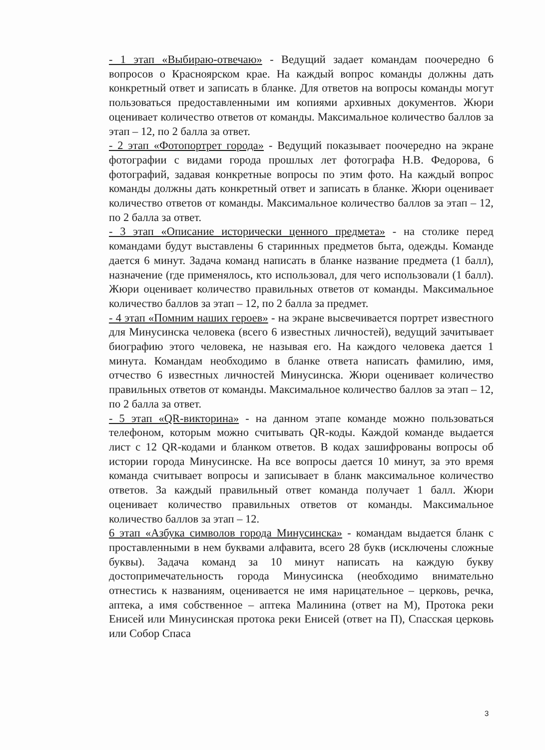- 1 этап «Выбираю-отвечаю» - Ведущий задает командам поочередно 6 вопросов о Красноярском крае. На каждый вопрос команды должны дать конкретный ответ и записать в бланке. Для ответов на вопросы команды могут пользоваться предоставленными им копиями архивных документов. Жюри оценивает количество ответов от команды. Максимальное количество баллов за этап – 12, по 2 балла за ответ.
- 2 этап «Фотопортрет города» - Ведущий показывает поочередно на экране фотографии с видами города прошлых лет фотографа Н.В. Федорова, 6 фотографий, задавая конкретные вопросы по этим фото. На каждый вопрос команды должны дать конкретный ответ и записать в бланке. Жюри оценивает количество ответов от команды. Максимальное количество баллов за этап – 12, по 2 балла за ответ.
- 3 этап «Описание исторически ценного предмета» - на столике перед командами будут выставлены 6 старинных предметов быта, одежды. Команде дается 6 минут. Задача команд написать в бланке название предмета (1 балл), назначение (где применялось, кто использовал, для чего использовали (1 балл). Жюри оценивает количество правильных ответов от команды. Максимальное количество баллов за этап – 12, по 2 балла за предмет.
- 4 этап «Помним наших героев» - на экране высвечивается портрет известного для Минусинска человека (всего 6 известных личностей), ведущий зачитывает биографию этого человека, не называя его. На каждого человека дается 1 минута. Командам необходимо в бланке ответа написать фамилию, имя, отчество 6 известных личностей Минусинска. Жюри оценивает количество правильных ответов от команды. Максимальное количество баллов за этап – 12, по 2 балла за ответ.
- 5 этап «QR-викторина» - на данном этапе команде можно пользоваться телефоном, которым можно считывать QR-коды. Каждой команде выдается лист с 12 QR-кодами и бланком ответов. В кодах зашифрованы вопросы об истории города Минусинске. На все вопросы дается 10 минут, за это время команда считывает вопросы и записывает в бланк максимальное количество ответов. За каждый правильный ответ команда получает 1 балл. Жюри оценивает количество правильных ответов от команды. Максимальное количество баллов за этап – 12.
6 этап «Азбука символов города Минусинска» - командам выдается бланк с проставленными в нем буквами алфавита, всего 28 букв (исключены сложные буквы). Задача команд за 10 минут написать на каждую букву достопримечательность города Минусинска (необходимо внимательно отнестись к названиям, оценивается не имя нарицательное – церковь, речка, аптека, а имя собственное – аптека Малинина (ответ на М), Протока реки Енисей или Минусинская протока реки Енисей (ответ на П), Спасская церковь или Собор Спаса
3